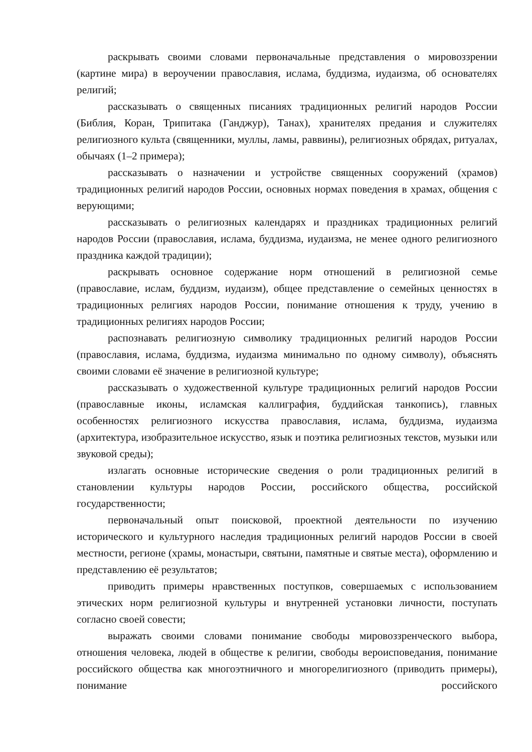раскрывать своими словами первоначальные представления о мировоззрении (картине мира) в вероучении православия, ислама, буддизма, иудаизма, об основателях религий;
рассказывать о священных писаниях традиционных религий народов России (Библия, Коран, Трипитака (Ганджур), Танах), хранителях предания и служителях религиозного культа (священники, муллы, ламы, раввины), религиозных обрядах, ритуалах, обычаях (1–2 примера);
рассказывать о назначении и устройстве священных сооружений (храмов) традиционных религий народов России, основных нормах поведения в храмах, общения с верующими;
рассказывать о религиозных календарях и праздниках традиционных религий народов России (православия, ислама, буддизма, иудаизма, не менее одного религиозного праздника каждой традиции);
раскрывать основное содержание норм отношений в религиозной семье (православие, ислам, буддизм, иудаизм), общее представление о семейных ценностях в традиционных религиях народов России, понимание отношения к труду, учению в традиционных религиях народов России;
распознавать религиозную символику традиционных религий народов России (православия, ислама, буддизма, иудаизма минимально по одному символу), объяснять своими словами её значение в религиозной культуре;
рассказывать о художественной культуре традиционных религий народов России (православные иконы, исламская каллиграфия, буддийская танкопись), главных особенностях религиозного искусства православия, ислама, буддизма, иудаизма (архитектура, изобразительное искусство, язык и поэтика религиозных текстов, музыки или звуковой среды);
излагать основные исторические сведения о роли традиционных религий в становлении культуры народов России, российского общества, российской государственности;
первоначальный опыт поисковой, проектной деятельности по изучению исторического и культурного наследия традиционных религий народов России в своей местности, регионе (храмы, монастыри, святыни, памятные и святые места), оформлению и представлению её результатов;
приводить примеры нравственных поступков, совершаемых с использованием этических норм религиозной культуры и внутренней установки личности, поступать согласно своей совести;
выражать своими словами понимание свободы мировоззренческого выбора, отношения человека, людей в обществе к религии, свободы вероисповедания, понимание российского общества как многоэтничного и многорелигиозного (приводить примеры), понимание российского